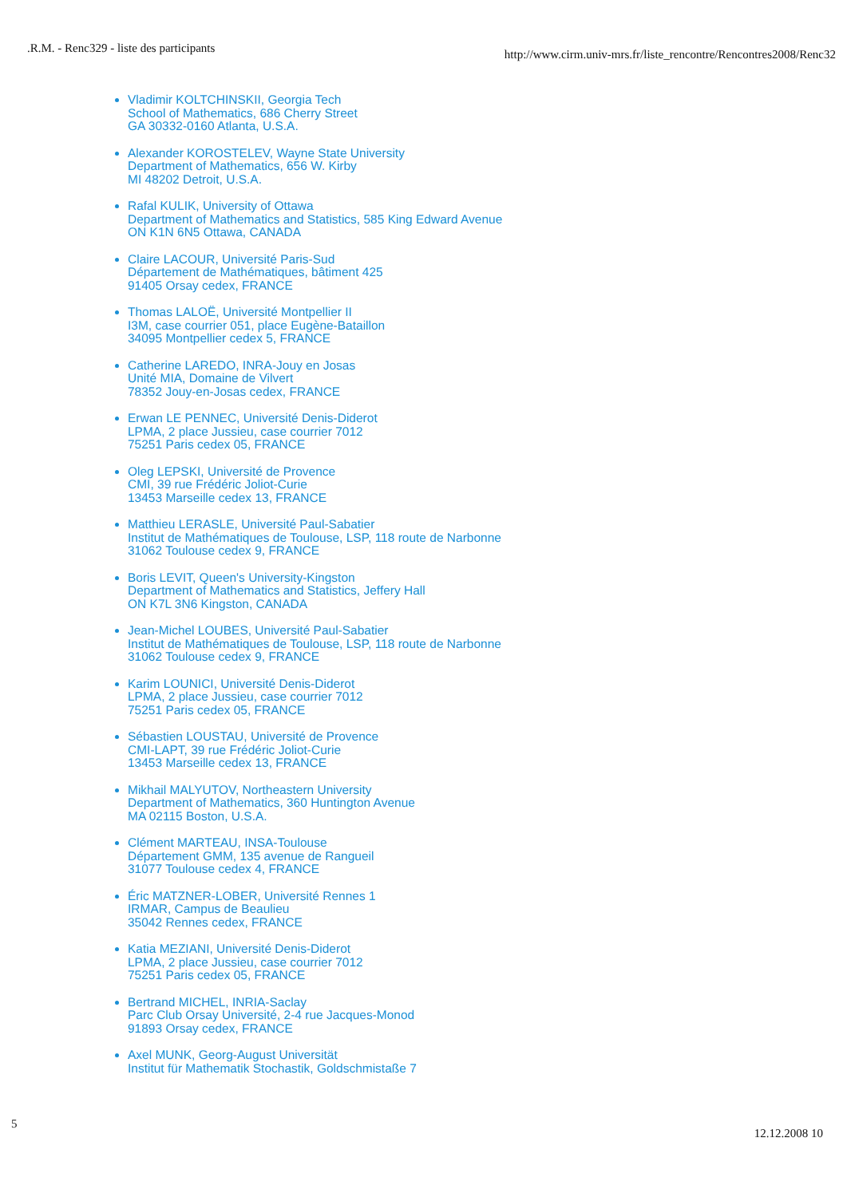.R.M. - Renc329 - liste des participants http://www.cirm.univ-mrs.fr/liste_rencontre/Rencontres2008/Renc32
Vladimir KOLTCHINSKII, Georgia Tech
School of Mathematics, 686 Cherry Street
GA 30332-0160 Atlanta, U.S.A.
Alexander KOROSTELEV, Wayne State University
Department of Mathematics, 656 W. Kirby
MI 48202 Detroit, U.S.A.
Rafal KULIK, University of Ottawa
Department of Mathematics and Statistics, 585 King Edward Avenue
ON K1N 6N5 Ottawa, CANADA
Claire LACOUR, Université Paris-Sud
Département de Mathématiques, bâtiment 425
91405 Orsay cedex, FRANCE
Thomas LALOË, Université Montpellier II
I3M, case courrier 051, place Eugène-Bataillon
34095 Montpellier cedex 5, FRANCE
Catherine LAREDO, INRA-Jouy en Josas
Unité MIA, Domaine de Vilvert
78352 Jouy-en-Josas cedex, FRANCE
Erwan LE PENNEC, Université Denis-Diderot
LPMA, 2 place Jussieu, case courrier 7012
75251 Paris cedex 05, FRANCE
Oleg LEPSKI, Université de Provence
CMI, 39 rue Frédéric Joliot-Curie
13453 Marseille cedex 13, FRANCE
Matthieu LERASLE, Université Paul-Sabatier
Institut de Mathématiques de Toulouse, LSP, 118 route de Narbonne
31062 Toulouse cedex 9, FRANCE
Boris LEVIT, Queen's University-Kingston
Department of Mathematics and Statistics, Jeffery Hall
ON K7L 3N6 Kingston, CANADA
Jean-Michel LOUBES, Université Paul-Sabatier
Institut de Mathématiques de Toulouse, LSP, 118 route de Narbonne
31062 Toulouse cedex 9, FRANCE
Karim LOUNICI, Université Denis-Diderot
LPMA, 2 place Jussieu, case courrier 7012
75251 Paris cedex 05, FRANCE
Sébastien LOUSTAU, Université de Provence
CMI-LAPT, 39 rue Frédéric Joliot-Curie
13453 Marseille cedex 13, FRANCE
Mikhail MALYUTOV, Northeastern University
Department of Mathematics, 360 Huntington Avenue
MA 02115 Boston, U.S.A.
Clément MARTEAU, INSA-Toulouse
Département GMM, 135 avenue de Rangueil
31077 Toulouse cedex 4, FRANCE
Éric MATZNER-LOBER, Université Rennes 1
IRMAR, Campus de Beaulieu
35042 Rennes cedex, FRANCE
Katia MEZIANI, Université Denis-Diderot
LPMA, 2 place Jussieu, case courrier 7012
75251 Paris cedex 05, FRANCE
Bertrand MICHEL, INRIA-Saclay
Parc Club Orsay Université, 2-4 rue Jacques-Monod
91893 Orsay cedex, FRANCE
Axel MUNK, Georg-August Universität
Institut für Mathematik Stochastik, Goldschmistaße 7
5 12.12.2008 10